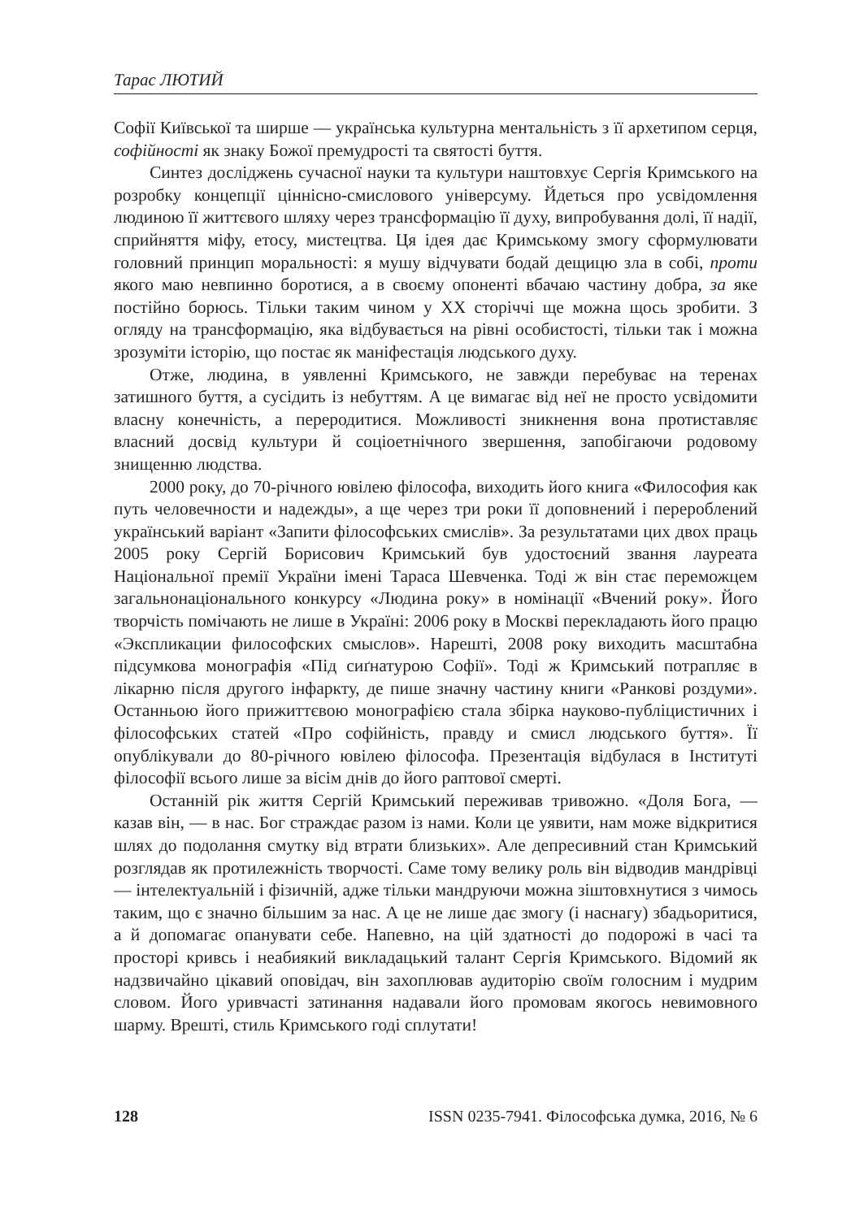Тарас ЛЮТИЙ
Софії Київської та ширше — українська культурна ментальність з її архетипом серця, софійності як знаку Божої премудрості та святості буття.
Синтез досліджень сучасної науки та культури наштовхує Сергія Кримського на розробку концепції ціннісно-смислового універсуму. Йдеться про усвідомлення людиною її життєвого шляху через трансформацію її духу, випробування долі, її надії, сприйняття міфу, етосу, мистецтва. Ця ідея дає Кримському змогу сформулювати головний принцип моральності: я мушу відчувати бодай дещицю зла в собі, проти якого маю невпинно боротися, а в своєму опоненті вбачаю частину добра, за яке постійно борюсь. Тільки таким чином у ХХ сторіччі ще можна щось зробити. З огляду на трансформацію, яка відбувається на рівні особистості, тільки так і можна зрозуміти історію, що постає як маніфестація людського духу.
Отже, людина, в уявленні Кримського, не завжди перебуває на теренах затишного буття, а сусідить із небуттям. А це вимагає від неї не просто усвідомити власну конечність, а переродитися. Можливості зникнення вона протиставляє власний досвід культури й соціоетнічного звершення, запобігаючи родовому знищенню людства.
2000 року, до 70-річного ювілею філософа, виходить його книга «Философия как путь человечности и надежды», а ще через три роки її доповнений і перероблений український варіант «Запити філософських смислів». За результатами цих двох праць 2005 року Сергій Борисович Кримський був удостоєний звання лауреата Національної премії України імені Тараса Шевченка. Тоді ж він стає переможцем загальнонаціонального конкурсу «Людина року» в номінації «Вчений року». Його творчість помічають не лише в Україні: 2006 року в Москві перекладають його працю «Экспликации философских смыслов». Нарешті, 2008 року виходить масштабна підсумкова монографія «Під сиґнатурою Софії». Тоді ж Кримський потрапляє в лікарню після другого інфаркту, де пише значну частину книги «Ранкові роздуми». Останньою його прижиттєвою монографією стала збірка науково-публіцистичних і філософських статей «Про софійність, правду и смисл людського буття». Її опублікували до 80-річного ювілею філософа. Презентація відбулася в Інституті філософії всього лише за вісім днів до його раптової смерті.
Останній рік життя Сергій Кримський переживав тривожно. «Доля Бога, — казав він, — в нас. Бог страждає разом із нами. Коли це уявити, нам може відкритися шлях до подолання смутку від втрати близьких». Але депресивний стан Кримський розглядав як протилежність творчості. Саме тому велику роль він відводив мандрівці — інтелектуальній і фізичній, адже тільки мандруючи можна зіштовхнутися з чимось таким, що є значно більшим за нас. А це не лише дає змогу (і наснагу) збадьоритися, а й допомагає опанувати себе. Напевно, на цій здатності до подорожі в часі та просторі кривсь і неабиякий викладацький талант Сергія Кримського. Відомий як надзвичайно цікавий оповідач, він захоплював аудиторію своїм голосним і мудрим словом. Його уривчасті затинання надавали його промовам якогось невимовного шарму. Врешті, стиль Кримського годі сплутати!
128 ISSN 0235-7941. Філософська думка, 2016, № 6